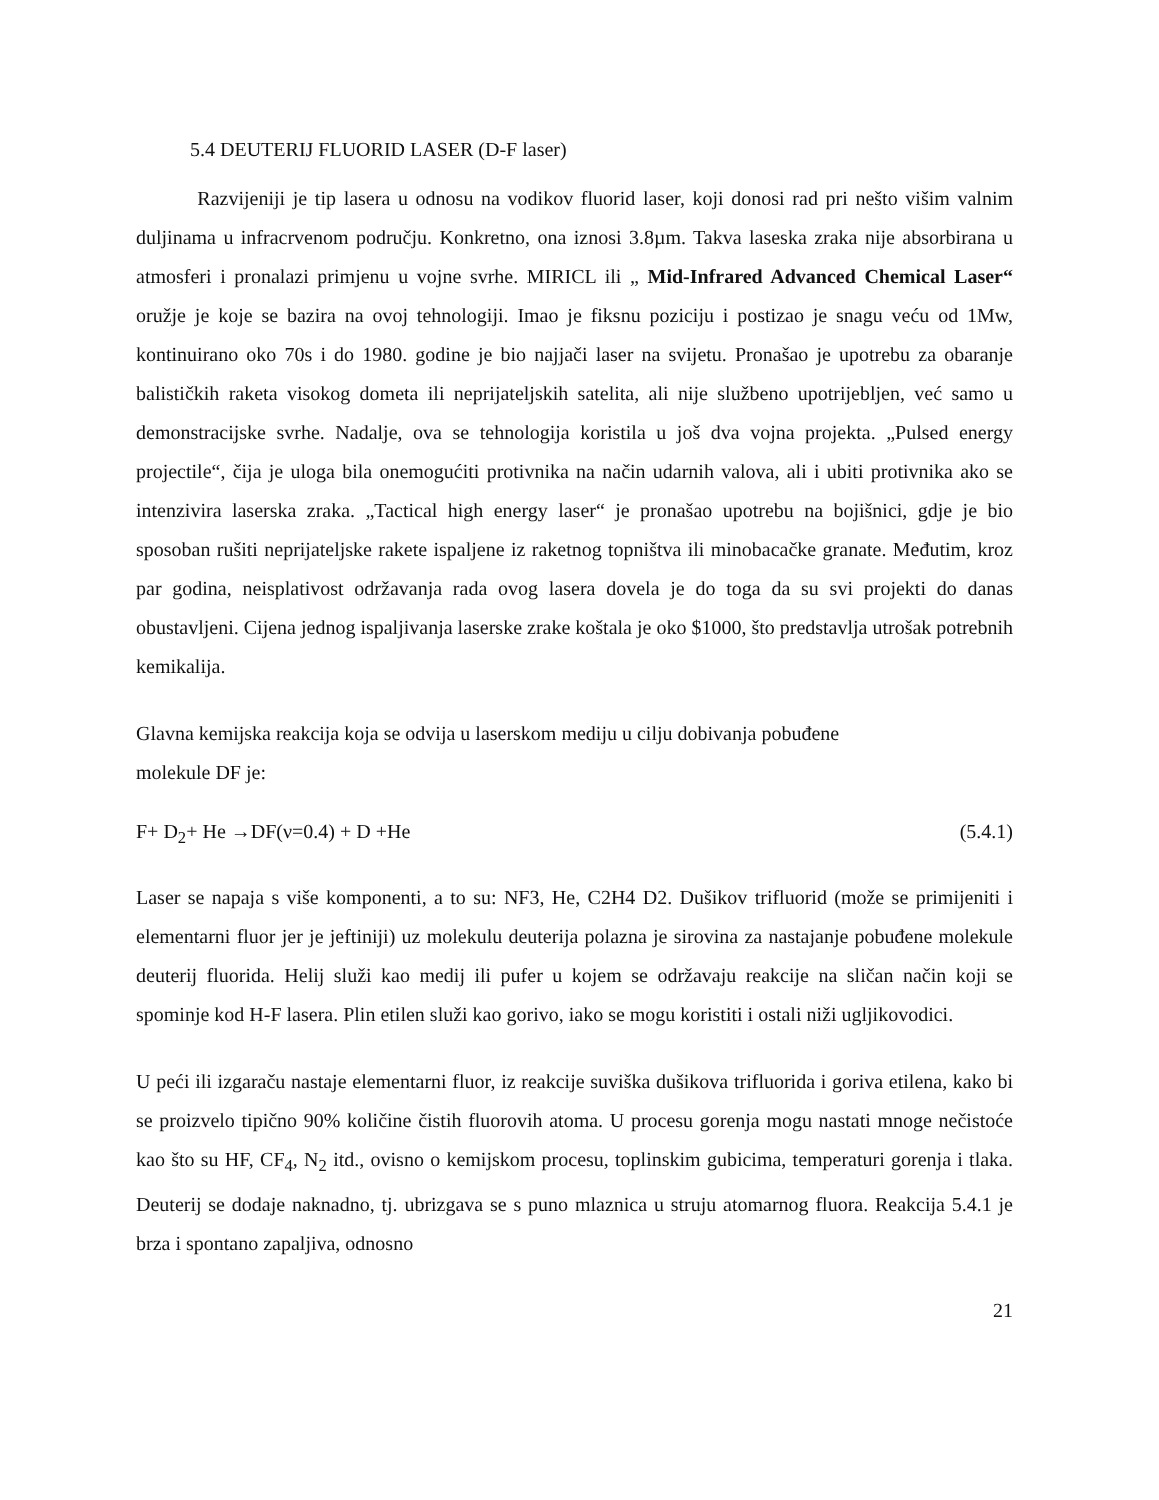5.4 DEUTERIJ FLUORID LASER (D-F laser)
Razvijeniji je tip lasera u odnosu na vodikov fluorid laser, koji donosi rad pri nešto višim valnim duljinama u infracrvenom području. Konkretno, ona iznosi 3.8µm. Takva laseska zraka nije absorbirana u atmosferi i pronalazi primjenu u vojne svrhe. MIRICL ili „ Mid-Infrared Advanced Chemical Laser“ oružje je koje se bazira na ovoj tehnologiji. Imao je fiksnu poziciju i postizao je snagu veću od 1Mw, kontinuirano oko 70s i do 1980. godine je bio najjači laser na svijetu. Pronašao je upotrebu za obaranje balističkih raketa visokog dometa ili neprijateljskih satelita, ali nije službeno upotrijebljen, već samo u demonstracijske svrhe. Nadalje, ova se tehnologija koristila u još dva vojna projekta. „Pulsed energy projectile“, čija je uloga bila onemogućiti protivnika na način udarnih valova, ali i ubiti protivnika ako se intenzivira laserska zraka. „Tactical high energy laser“ je pronašao upotrebu na bojišnici, gdje je bio sposoban rušiti neprijateljske rakete ispaljene iz raketnog topništva ili minobacačke granate. Međutim, kroz par godina, neisplativost održavanja rada ovog lasera dovela je do toga da su svi projekti do danas obustavljeni. Cijena jednog ispaljivanja laserske zrake koštala je oko $1000, što predstavlja utrošak potrebnih kemikalija.
Glavna kemijska reakcija koja se odvija u laserskom mediju u cilju dobivanja pobuđene
molekule DF je:
F+ D<sub>2</sub>+ He →DF(ν=0.4) + D +He (5.4.1)
Laser se napaja s više komponenti, a to su: NF3, He, C2H4 D2. Dušikov trifluorid (može se primijeniti i elementarni fluor jer je jeftiniji) uz molekulu deuterija polazna je sirovina za nastajanje pobuđene molekule deuterij fluorida. Helij služi kao medij ili pufer u kojem se održavaju reakcije na sličan način koji se spominje kod H-F lasera. Plin etilen služi kao gorivo, iako se mogu koristiti i ostali niži ugljikovodici.
U peći ili izgaraču nastaje elementarni fluor, iz reakcije suviška dušikova trifluorida i goriva etilena, kako bi se proizvelo tipično 90% količine čistih fluorovih atoma. U procesu gorenja mogu nastati mnoge nečistoće kao što su HF, CF<sub>4</sub>, N<sub>2</sub> itd., ovisno o kemijskom procesu, toplinskim gubicima, temperaturi gorenja i tlaka. Deuterij se dodaje naknadno, tj. ubrizgava se s puno mlaznica u struju atomarnog fluora. Reakcija 5.4.1 je brza i spontano zapaljiva, odnosno
21